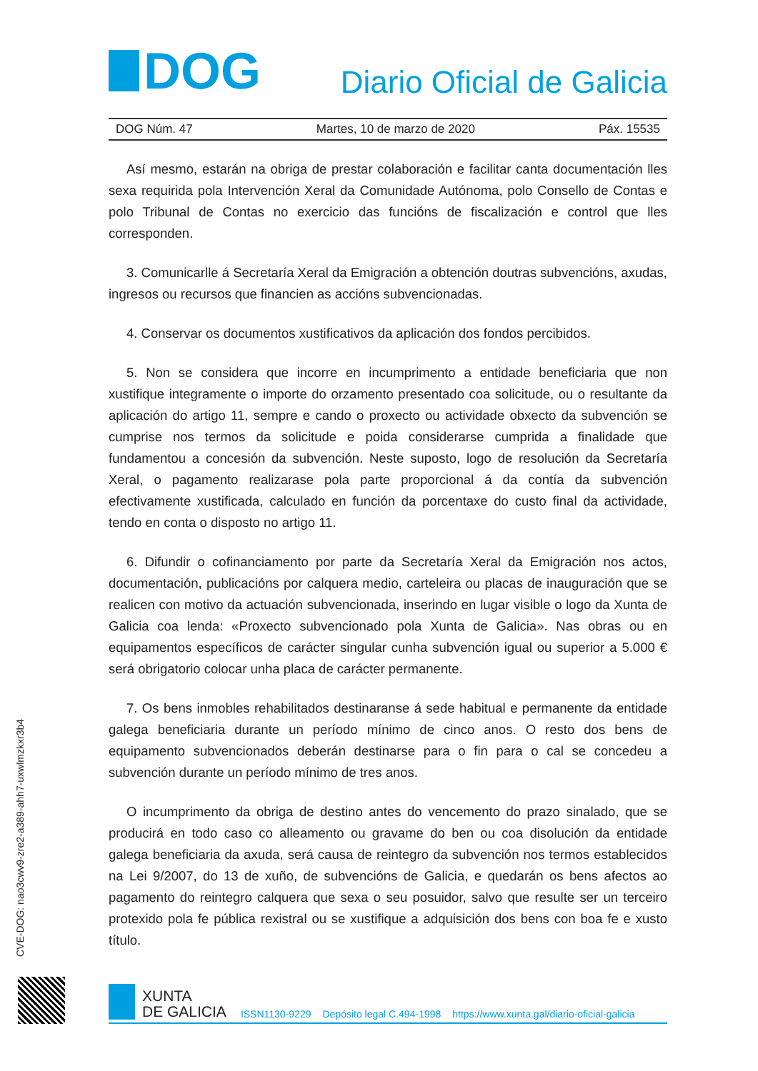DOG
Diario Oficial de Galicia
DOG Núm. 47 Martes, 10 de marzo de 2020 Páx. 15535
Así mesmo, estarán na obriga de prestar colaboración e facilitar canta documentación lles sexa requirida pola Intervención Xeral da Comunidade Autónoma, polo Consello de Contas e polo Tribunal de Contas no exercicio das funcións de fiscalización e control que lles corresponden.
3. Comunicarlle á Secretaría Xeral da Emigración a obtención doutras subvencións, axudas, ingresos ou recursos que financien as accións subvencionadas.
4. Conservar os documentos xustificativos da aplicación dos fondos percibidos.
5. Non se considera que incorre en incumprimento a entidade beneficiaria que non xustifique integramente o importe do orzamento presentado coa solicitude, ou o resultante da aplicación do artigo 11, sempre e cando o proxecto ou actividade obxecto da subvención se cumprise nos termos da solicitude e poida considerarse cumprida a finalidade que fundamentou a concesión da subvención. Neste suposto, logo de resolución da Secretaría Xeral, o pagamento realizarase pola parte proporcional á da contía da subvención efectivamente xustificada, calculado en función da porcentaxe do custo final da actividade, tendo en conta o disposto no artigo 11.
6. Difundir o cofinanciamento por parte da Secretaría Xeral da Emigración nos actos, documentación, publicacións por calquera medio, carteleira ou placas de inauguración que se realicen con motivo da actuación subvencionada, inserindo en lugar visible o logo da Xunta de Galicia coa lenda: «Proxecto subvencionado pola Xunta de Galicia». Nas obras ou en equipamentos específicos de carácter singular cunha subvención igual ou superior a 5.000 € será obrigatorio colocar unha placa de carácter permanente.
7. Os bens inmobles rehabilitados destinaranse á sede habitual e permanente da entidade galega beneficiaria durante un período mínimo de cinco anos. O resto dos bens de equipamento subvencionados deberán destinarse para o fin para o cal se concedeu a subvención durante un período mínimo de tres anos.
O incumprimento da obriga de destino antes do vencemento do prazo sinalado, que se producirá en todo caso co alleamento ou gravame do ben ou coa disolución da entidade galega beneficiaria da axuda, será causa de reintegro da subvención nos termos establecidos na Lei 9/2007, do 13 de xuño, de subvencións de Galicia, e quedarán os bens afectos ao pagamento do reintegro calquera que sexa o seu posuidor, salvo que resulte ser un terceiro protexido pola fe pública rexistral ou se xustifique a adquisición dos bens con boa fe e xusto título.
CVE-DOG: nao3cwv9-zre2-a389-ahh7-uxwlmzkxr3b4
XUNTA
DE GALICIA
ISSN1130-9229 Depósito legal C.494-1998 https://www.xunta.gal/diario-oficial-galicia